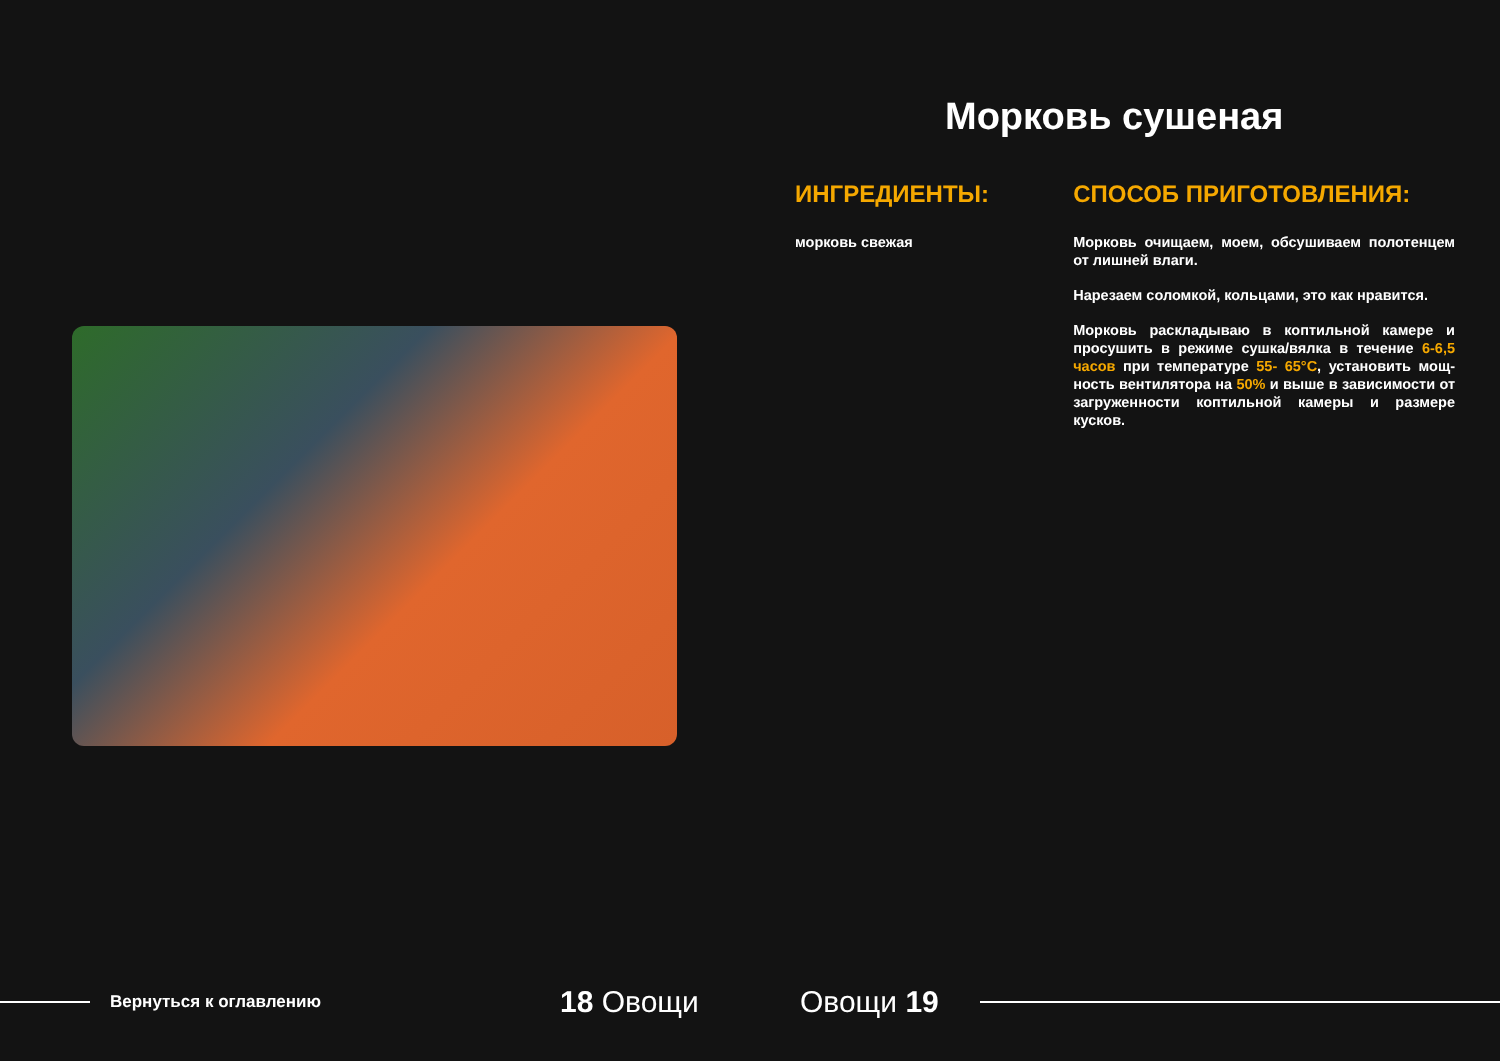Морковь сушеная
ИНГРЕДИЕНТЫ:
морковь свежая
СПОСОБ ПРИГОТОВЛЕНИЯ:
Морковь очищаем, моем, обсушиваем полотенцем от лишней влаги.
Нарезаем соломкой, кольцами, это как нравится.
Морковь раскладываю в коптильной камере и просушить в режиме сушка/вялка в течение 6-6,5 часов при температуре 55- 65°С, установить мощ-ность вентилятора на 50% и выше в зависимости от загруженности коптильной камеры и размере кусков.
Вернуться к оглавлению 18 Овощи Овощи 19